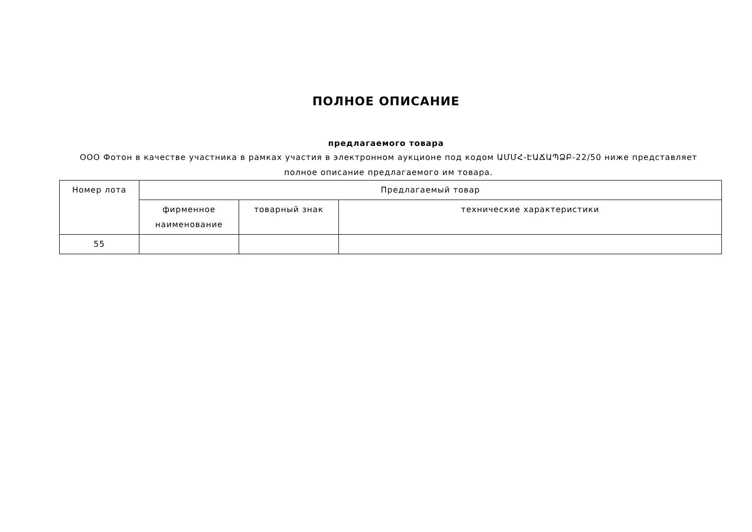ПОЛНОЕ ОПИСАНИЕ
предлагаемого товара
ООО Фотон в качестве участника в рамках участия в электронном аукционе под кодом ԱՄՄՀ-ԷԱՃԱՊՁԲ-22/50 ниже представляет полное описание предлагаемого им товара.
| Номер лота | Предлагаемый товар | | |
| --- | --- | --- | --- |
| | фирменное наименование | товарный знак | технические характеристики |
| 55 | | | |